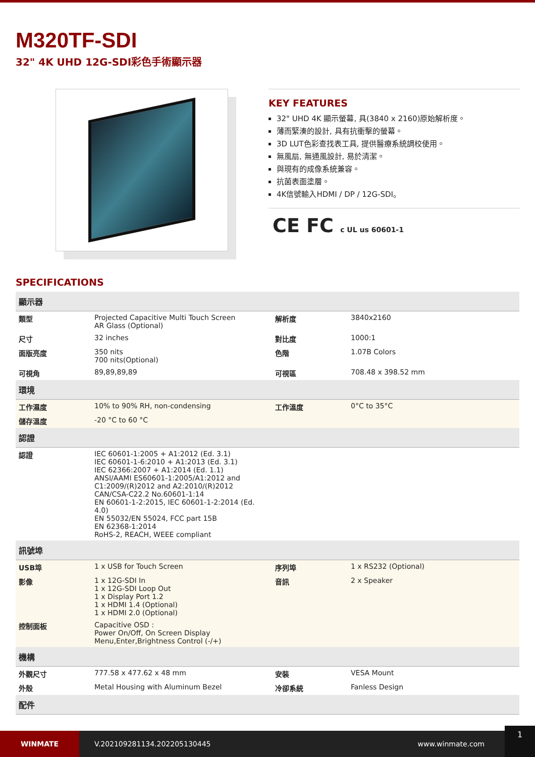M320TF-SDI
32" 4K UHD 12G-SDI彩色手術顯示器
KEY FEATURES
32" UHD 4K 顯示螢幕, 具(3840 x 2160)原始解析度。
薄而緊湊的設計, 具有抗衝擊的螢幕。
3D LUT色彩查找表工具, 提供醫療系統調校使用。
無風扇, 無通風設計, 易於清潔。
與現有的成像系統兼容。
抗菌表面塗層。
4K信號輸入HDMI / DP / 12G-SDI。
CE FC c UL us 60601-1
SPECIFICATIONS
| 顯示器 | | | |
| 類型 | Projected Capacitive Multi Touch Screen AR Glass (Optional) | 解析度 | 3840x2160 |
| 尺寸 | 32 inches | 對比度 | 1000:1 |
| 面版亮度 | 350 nits 700 nits(Optional) | 色階 | 1.07B Colors |
| 可視角 | 89,89,89,89 | 可視區 | 708.48 x 398.52 mm |
| 環境 | | | |
| 工作濕度 | 10% to 90% RH, non-condensing | 工作溫度 | 0°C to 35°C |
| 儲存溫度 | -20 °C to 60 °C | | |
| 認證 | | | |
| 認證 | IEC 60601-1:2005 + A1:2012 (Ed. 3.1) IEC 60601-1-6:2010 + A1:2013 (Ed. 3.1) IEC 62366:2007 + A1:2014 (Ed. 1.1) ANSI/AAMI ES60601-1:2005/A1:2012 and C1:2009/(R)2012 and A2:2010/(R)2012 CAN/CSA-C22.2 No.60601-1:14 EN 60601-1-2:2015, IEC 60601-1-2:2014 (Ed. 4.0) EN 55032/EN 55024, FCC part 15B EN 62368-1:2014 RoHS-2, REACH, WEEE compliant | | |
| 訊號埠 | | | |
| USB埠 | 1 x USB for Touch Screen | 序列埠 | 1 x RS232 (Optional) |
| 影像 | 1 x 12G-SDI In 1 x 12G-SDI Loop Out 1 x Display Port 1.2 1 x HDMI 1.4 (Optional) 1 x HDMI 2.0 (Optional) | 音訊 | 2 x Speaker |
| 控制面板 | Capacitive OSD : Power On/Off, On Screen Display Menu,Enter,Brightness Control (-/+) | | |
| 機構 | | | |
| 外觀尺寸 | 777.58 x 477.62 x 48 mm | 安裝 | VESA Mount |
| 外殼 | Metal Housing with Aluminum Bezel | 冷卻系統 | Fanless Design |
| 配件 | | | |
WINMATE
V.202109281134.202205130445 www.winmate.com
1